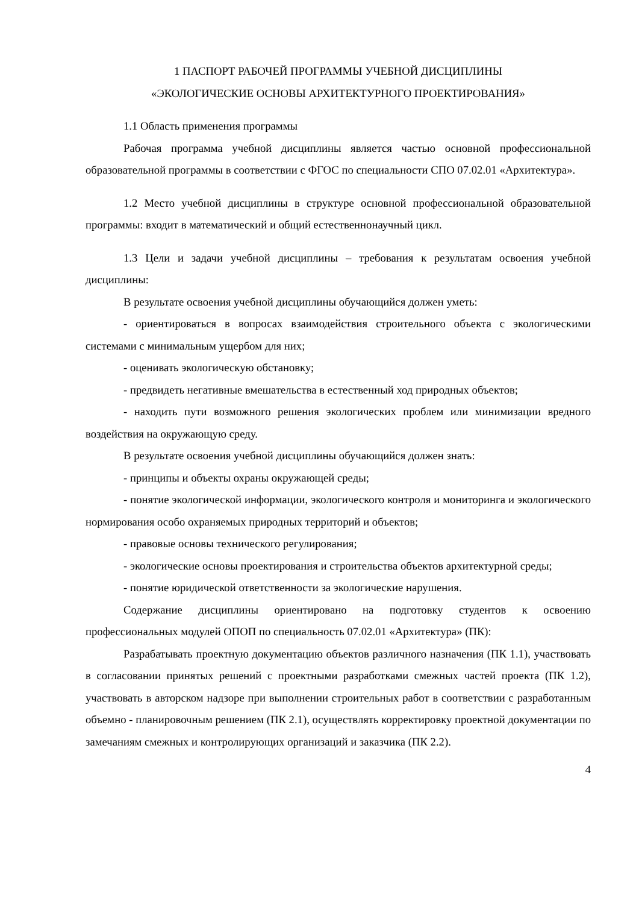1 ПАСПОРТ РАБОЧЕЙ ПРОГРАММЫ УЧЕБНОЙ ДИСЦИПЛИНЫ
«ЭКОЛОГИЧЕСКИЕ ОСНОВЫ АРХИТЕКТУРНОГО ПРОЕКТИРОВАНИЯ»
1.1 Область применения программы
Рабочая программа учебной дисциплины является частью основной профессиональной образовательной программы в соответствии с ФГОС по специальности СПО 07.02.01 «Архитектура».
1.2 Место учебной дисциплины в структуре основной профессиональной образовательной программы: входит в математический и общий естественнонаучный цикл.
1.3 Цели и задачи учебной дисциплины – требования к результатам освоения учебной дисциплины:
В результате освоения учебной дисциплины обучающийся должен уметь:
- ориентироваться в вопросах взаимодействия строительного объекта с экологическими системами с минимальным ущербом для них;
- оценивать экологическую обстановку;
- предвидеть негативные вмешательства в естественный ход природных объектов;
- находить пути возможного решения экологических проблем или минимизации вредного воздействия на окружающую среду.
В результате освоения учебной дисциплины обучающийся должен знать:
- принципы и объекты охраны окружающей среды;
- понятие экологической информации, экологического контроля и мониторинга и экологического нормирования особо охраняемых природных территорий и объектов;
- правовые основы технического регулирования;
- экологические основы проектирования и строительства объектов архитектурной среды;
- понятие юридической ответственности за экологические нарушения.
Содержание дисциплины ориентировано на подготовку студентов к освоению профессиональных модулей ОПОП по специальность 07.02.01 «Архитектура» (ПК):
Разрабатывать проектную документацию объектов различного назначения (ПК 1.1), участвовать в согласовании принятых решений с проектными разработками смежных частей проекта (ПК 1.2), участвовать в авторском надзоре при выполнении строительных работ в соответствии с разработанным объемно - планировочным решением (ПК 2.1), осуществлять корректировку проектной документации по замечаниям смежных и контролирующих организаций и заказчика (ПК 2.2).
4